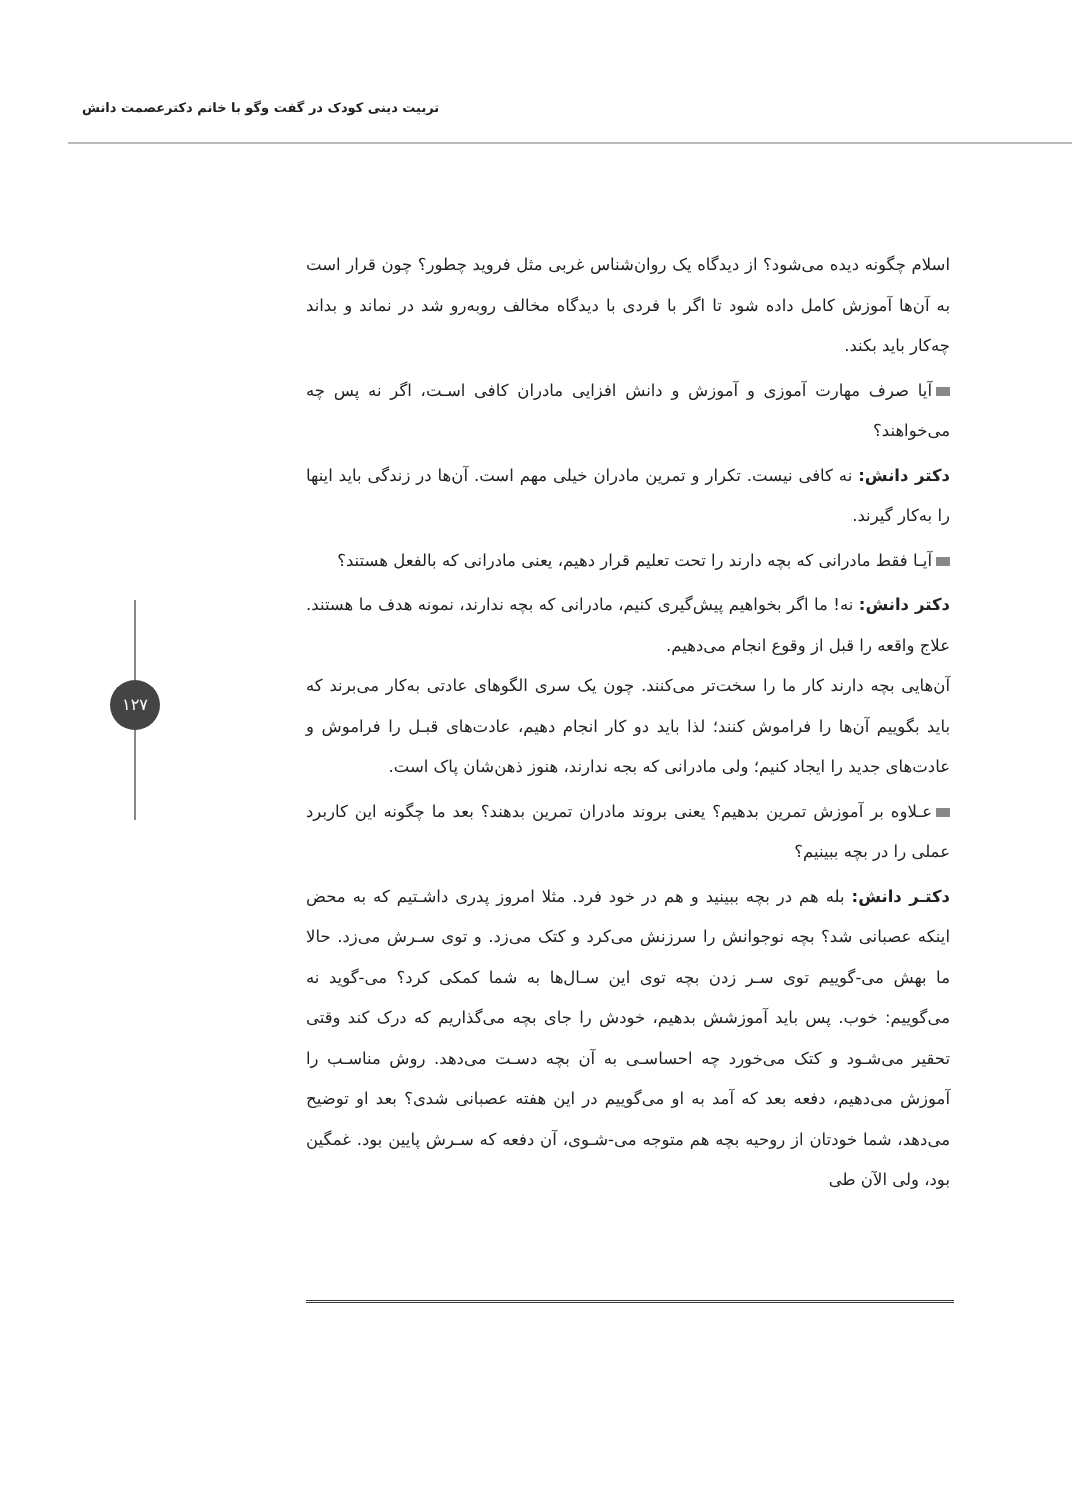تربیت دینی کودک در گفت وگو با خانم دکترعصمت دانش
۱۲۷
اسلام چگونه دیده می‌شود؟ از دیدگاه یک روان‌شناس غربی مثل فروید چطور؟ چون قرار است به آن‌ها آموزش کامل داده شود تا اگر با فردی با دیدگاه مخالف روبه‌رو شد در نماند و بداند چه‌کار باید بکند.
آیا صرف مهارت آموزی و آموزش و دانش افزایی مادران کافی اسـت، اگر نه پس چه می‌خواهند؟
دکتر دانش: نه کافی نیست. تکرار و تمرین مادران خیلی مهم است. آن‌ها در زندگی باید اینها را به‌کار گیرند.
آیـا فقط مادرانی که بچه دارند را تحت تعلیم قرار دهیم، یعنی مادرانی که بالفعل هستند؟
دکتر دانش: نه! ما اگر بخواهیم پیش‌گیری کنیم، مادرانی که بچه ندارند، نمونه هدف ما هستند. علاج واقعه را قبل از وقوع انجام می‌دهیم.
آن‌هایی بچه دارند کار ما را سخت‌تر می‌کنند. چون یک سری الگوهای عادتی به‌کار می‌برند که باید بگوییم آن‌ها را فراموش کنند؛ لذا باید دو کار انجام دهیم، عادت‌های قبـل را فراموش و عادت‌های جدید را ایجاد کنیم؛ ولی مادرانی که بجه ندارند، هنوز ذهن‌شان پاک است.
عـلاوه بر آموزش تمرین بدهیم؟ یعنی بروند مادران تمرین بدهند؟ بعد ما چگونه این کاربرد عملی را در بچه ببینیم؟
دکتـر دانش: بله هم در بچه ببینید و هم در خود فرد. مثلا امروز پدری داشـتیم که به محض اینکه عصبانی شد؟ بچه نوجوانش را سرزنش می‌کرد و کتک می‌زد. و توی سـرش می‌زد. حالا ما بهش می-گوییم توی سـر زدن بچه توی این سـال‌ها به شما کمکی کرد؟ می-گوید نه می‌گوییم: خوب. پس باید آموزشش بدهیم، خودش را جای بچه می‌گذاریم که درک کند وقتی تحقیر می‌شـود و کتک می‌خورد چه احساسـی به آن بچه دسـت می‌دهد. روش مناسـب را آموزش می‌دهیم، دفعه بعد که آمد به او می‌گوییم در این هفته عصبانی شدی؟ بعد او توضیح می‌دهد، شما خودتان از روحیه بچه هم متوجه می-شـوی، آن دفعه که سـرش پایین بود. غمگین بود، ولی الآن طی